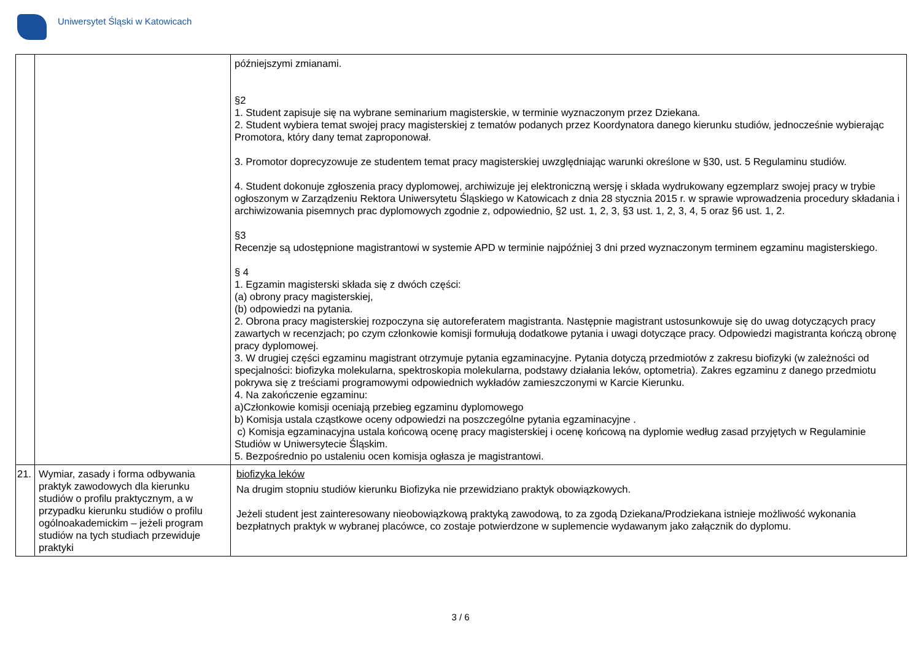Uniwersytet Śląski w Katowicach
| | | późniejszymi zmianami. §2 1. Student zapisuje się na wybrane seminarium magisterskie, w terminie wyznaczonym przez Dziekana. 2. Student wybiera temat swojej pracy magisterskiej z tematów podanych przez Koordynatora danego kierunku studiów, jednocześnie wybierając Promotora, który dany temat zaproponował. 3. Promotor doprecyzowuje ze studentem temat pracy magisterskiej uwzględniając warunki określone w §30, ust. 5 Regulaminu studiów. 4. Student dokonuje zgłoszenia pracy dyplomowej, archiwizuje jej elektroniczną wersję i składa wydrukowany egzemplarz swojej pracy w trybie ogłoszonym w Zarządzeniu Rektora Uniwersytetu Śląskiego w Katowicach z dnia 28 stycznia 2015 r. w sprawie wprowadzenia procedury składania i archiwizowania pisemnych prac dyplomowych zgodnie z, odpowiednio, §2 ust. 1, 2, 3, §3 ust. 1, 2, 3, 4, 5 oraz §6 ust. 1, 2. §3 Recenzje są udostępnione magistrantowi w systemie APD w terminie najpóźniej 3 dni przed wyznaczonym terminem egzaminu magisterskiego. § 4 1. Egzamin magisterski składa się z dwóch części: (a) obrony pracy magisterskiej, (b) odpowiedzi na pytania. 2. Obrona pracy magisterskiej rozpoczyna się autoreferatem magistranta. Następnie magistrant ustosunkowuje się do uwag dotyczących pracy zawartych w recenzjach; po czym członkowie komisji formułują dodatkowe pytania i uwagi dotyczące pracy. Odpowiedzi magistranta kończą obronę pracy dyplomowej. 3. W drugiej części egzaminu magistrant otrzymuje pytania egzaminacyjne. Pytania dotyczą przedmiotów z zakresu biofizyki (w zależności od specjalności: biofizyka molekularna, spektroskopia molekularna, podstawy działania leków, optometria). Zakres egzaminu z danego przedmiotu pokrywa się z treściami programowymi odpowiednich wykładów zamieszczonymi w Karcie Kierunku. 4. Na zakończenie egzaminu: a)Członkowie komisji oceniają przebieg egzaminu dyplomowego b) Komisja ustala cząstkowe oceny odpowiedzi na poszczególne pytania egzaminacyjne . c) Komisja egzaminacyjna ustala końcową ocenę pracy magisterskiej i ocenę końcową na dyplomie według zasad przyjętych w Regulaminie Studiów w Uniwersytecie Śląskim. 5. Bezpośrednio po ustaleniu ocen komisja ogłasza je magistrantowi. |
| 21. | Wymiar, zasady i forma odbywania praktyk zawodowych dla kierunku studiów o profilu praktycznym, a w przypadku kierunku studiów o profilu ogólnoakademickim – jeżeli program studiów na tych studiach przewiduje praktyki | biofizyka leków Na drugim stopniu studiów kierunku Biofizyka nie przewidziano praktyk obowiązkowych. Jeżeli student jest zainteresowany nieobowiązkową praktyką zawodową, to za zgodą Dziekana/Prodziekana istnieje możliwość wykonania bezpłatnych praktyk w wybranej placówce, co zostaje potwierdzone w suplemencie wydawanym jako załącznik do dyplomu. |
3 / 6